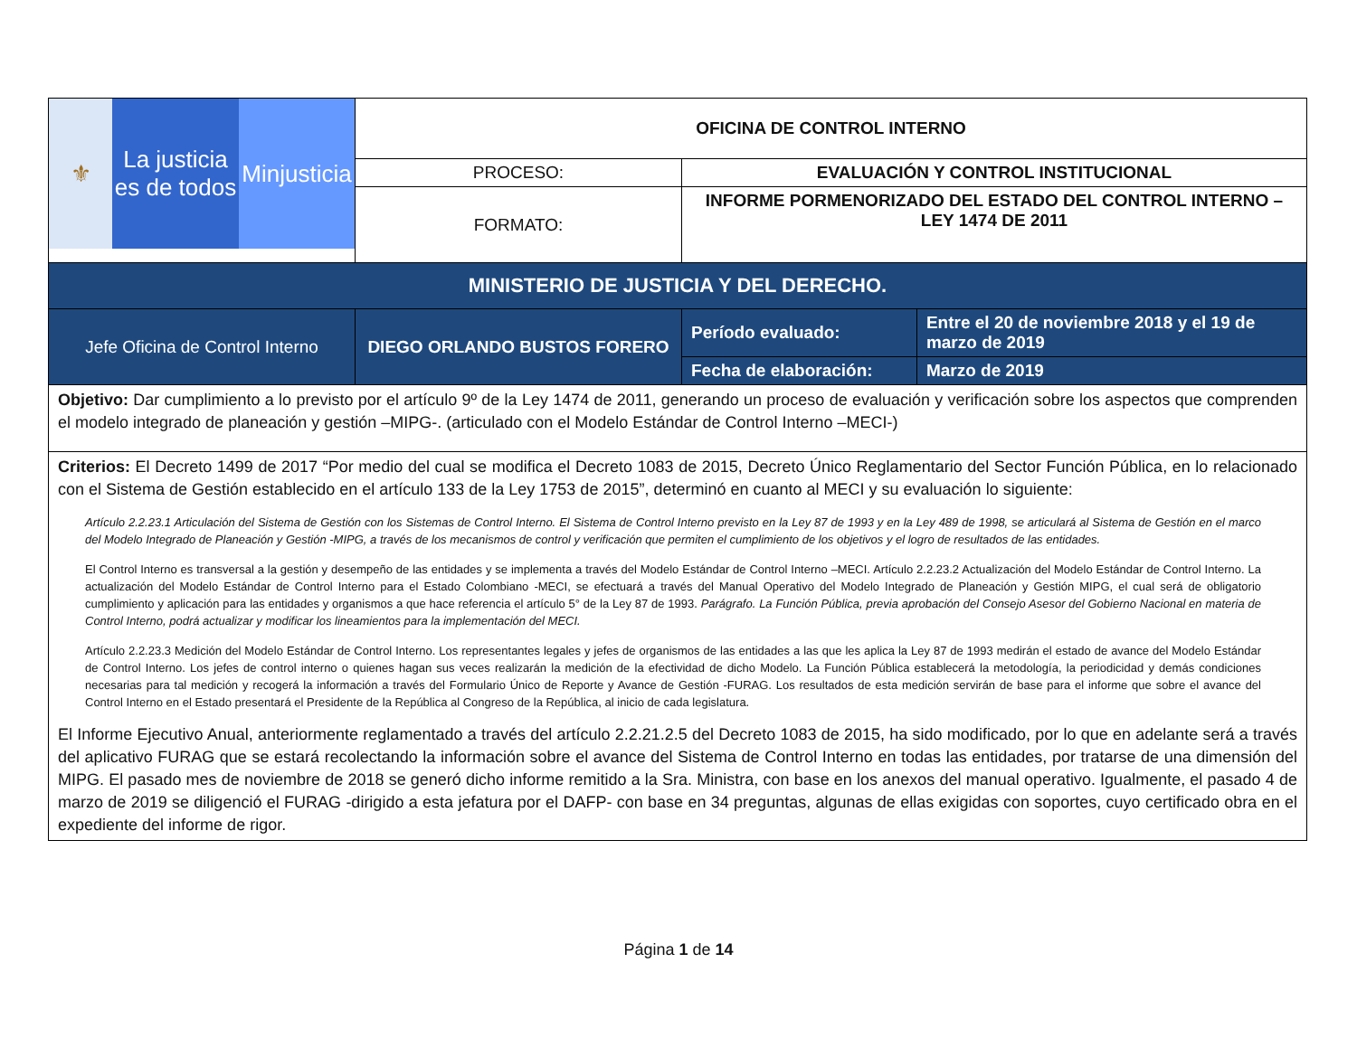| ⚜ La justicia es de todos Minjusticia | OFICINA DE CONTROL INTERNO | | |
| | PROCESO: | EVALUACIÓN Y CONTROL INSTITUCIONAL | |
| | FORMATO: | INFORME PORMENORIZADO DEL ESTADO DEL CONTROL INTERNO – LEY 1474 DE 2011 | |
| MINISTERIO DE JUSTICIA Y DEL DERECHO. | | | |
| Jefe Oficina de Control Interno | DIEGO ORLANDO BUSTOS FORERO | Período evaluado: | Entre el 20 de noviembre 2018 y el 19 de marzo de 2019 |
| | | Fecha de elaboración: | Marzo de 2019 |
| Objetivo: Dar cumplimiento a lo previsto por el artículo 9º de la Ley 1474 de 2011, generando un proceso de evaluación y verificación sobre los aspectos que comprenden el modelo integrado de planeación y gestión –MIPG-. (articulado con el Modelo Estándar de Control Interno –MECI-) | | | |
| Criterios: El Decreto 1499 de 2017 “Por medio del cual se modifica el Decreto 1083 de 2015, Decreto Único Reglamentario del Sector Función Pública, en lo relacionado con el Sistema de Gestión establecido en el artículo 133 de la Ley 1753 de 2015”, determinó en cuanto al MECI y su evaluación lo siguiente: Artículo 2.2.23.1 Articulación del Sistema de Gestión con los Sistemas de Control Interno. El Sistema de Control Interno previsto en la Ley 87 de 1993 y en la Ley 489 de 1998, se articulará al Sistema de Gestión en el marco del Modelo Integrado de Planeación y Gestión -MIPG, a través de los mecanismos de control y verificación que permiten el cumplimiento de los objetivos y el logro de resultados de las entidades. El Control Interno es transversal a la gestión y desempeño de las entidades y se implementa a través del Modelo Estándar de Control Interno –MECI. Artículo 2.2.23.2 Actualización del Modelo Estándar de Control Interno. La actualización del Modelo Estándar de Control Interno para el Estado Colombiano -MECI, se efectuará a través del Manual Operativo del Modelo Integrado de Planeación y Gestión MIPG, el cual será de obligatorio cumplimiento y aplicación para las entidades y organismos a que hace referencia el artículo 5° de la Ley 87 de 1993. Parágrafo. La Función Pública, previa aprobación del Consejo Asesor del Gobierno Nacional en materia de Control Interno, podrá actualizar y modificar los lineamientos para la implementación del MECI. Artículo 2.2.23.3 Medición del Modelo Estándar de Control Interno. Los representantes legales y jefes de organismos de las entidades a las que les aplica la Ley 87 de 1993 medirán el estado de avance del Modelo Estándar de Control Interno. Los jefes de control interno o quienes hagan sus veces realizarán la medición de la efectividad de dicho Modelo. La Función Pública establecerá la metodología, la periodicidad y demás condiciones necesarias para tal medición y recogerá la información a través del Formulario Único de Reporte y Avance de Gestión -FURAG. Los resultados de esta medición servirán de base para el informe que sobre el avance del Control Interno en el Estado presentará el Presidente de la República al Congreso de la República, al inicio de cada legislatura. El Informe Ejecutivo Anual, anteriormente reglamentado a través del artículo 2.2.21.2.5 del Decreto 1083 de 2015, ha sido modificado, por lo que en adelante será a través del aplicativo FURAG que se estará recolectando la información sobre el avance del Sistema de Control Interno en todas las entidades, por tratarse de una dimensión del MIPG. El pasado mes de noviembre de 2018 se generó dicho informe remitido a la Sra. Ministra, con base en los anexos del manual operativo. Igualmente, el pasado 4 de marzo de 2019 se diligenció el FURAG -dirigido a esta jefatura por el DAFP- con base en 34 preguntas, algunas de ellas exigidas con soportes, cuyo certificado obra en el expediente del informe de rigor. | | | |
Página 1 de 14